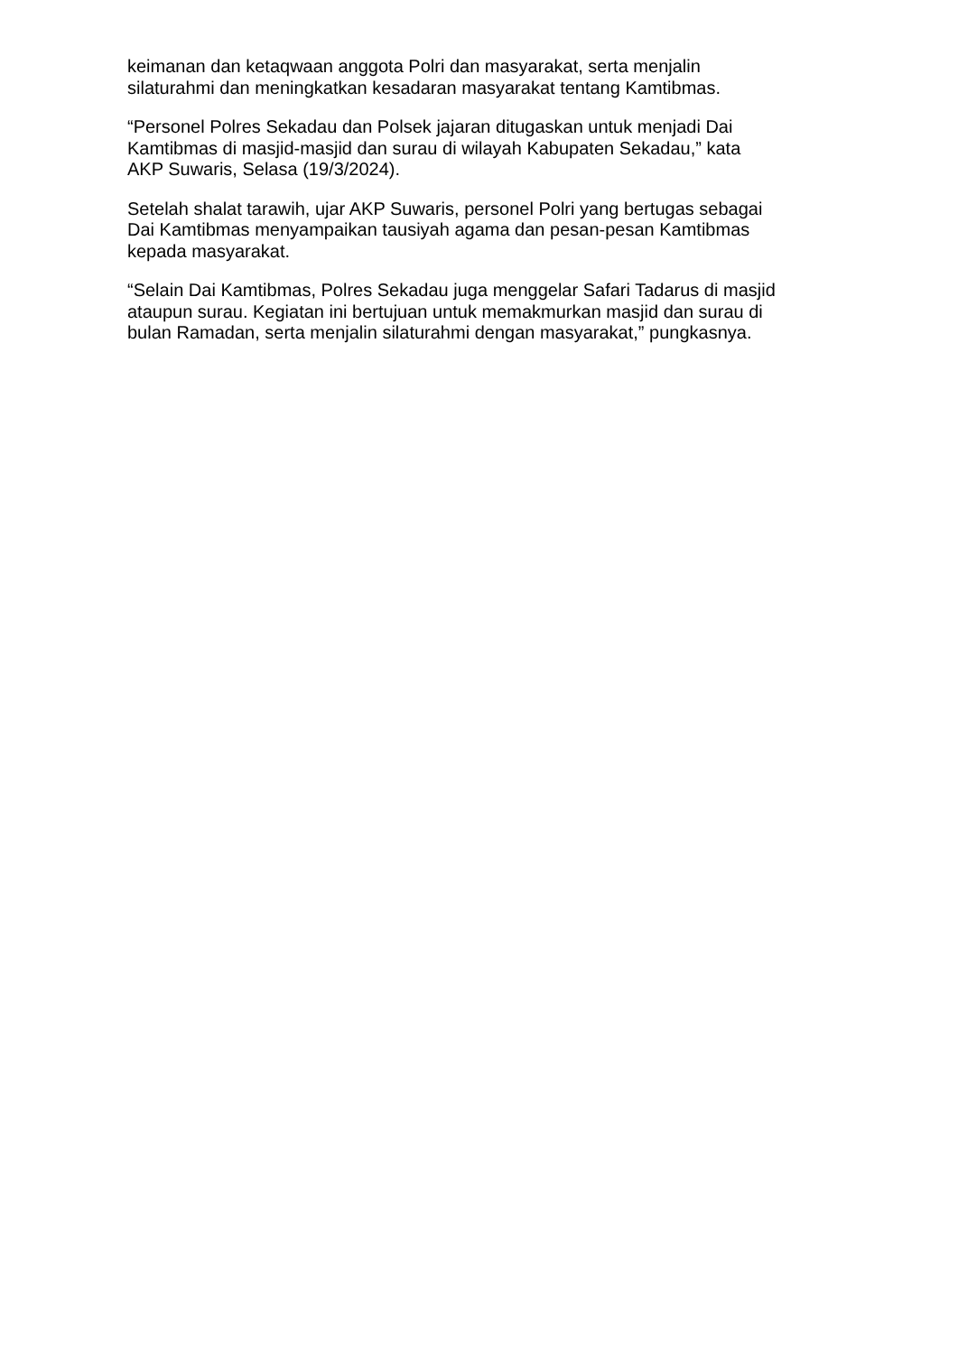keimanan dan ketaqwaan anggota Polri dan masyarakat, serta menjalin
silaturahmi dan meningkatkan kesadaran masyarakat tentang Kamtibmas.
“Personel Polres Sekadau dan Polsek jajaran ditugaskan untuk menjadi Dai
Kamtibmas di masjid-masjid dan surau di wilayah Kabupaten Sekadau,” kata
AKP Suwaris, Selasa (19/3/2024).
Setelah shalat tarawih, ujar AKP Suwaris, personel Polri yang bertugas sebagai
Dai Kamtibmas menyampaikan tausiyah agama dan pesan-pesan Kamtibmas
kepada masyarakat.
“Selain Dai Kamtibmas, Polres Sekadau juga menggelar Safari Tadarus di masjid
ataupun surau. Kegiatan ini bertujuan untuk memakmurkan masjid dan surau di
bulan Ramadan, serta menjalin silaturahmi dengan masyarakat,” pungkasnya.